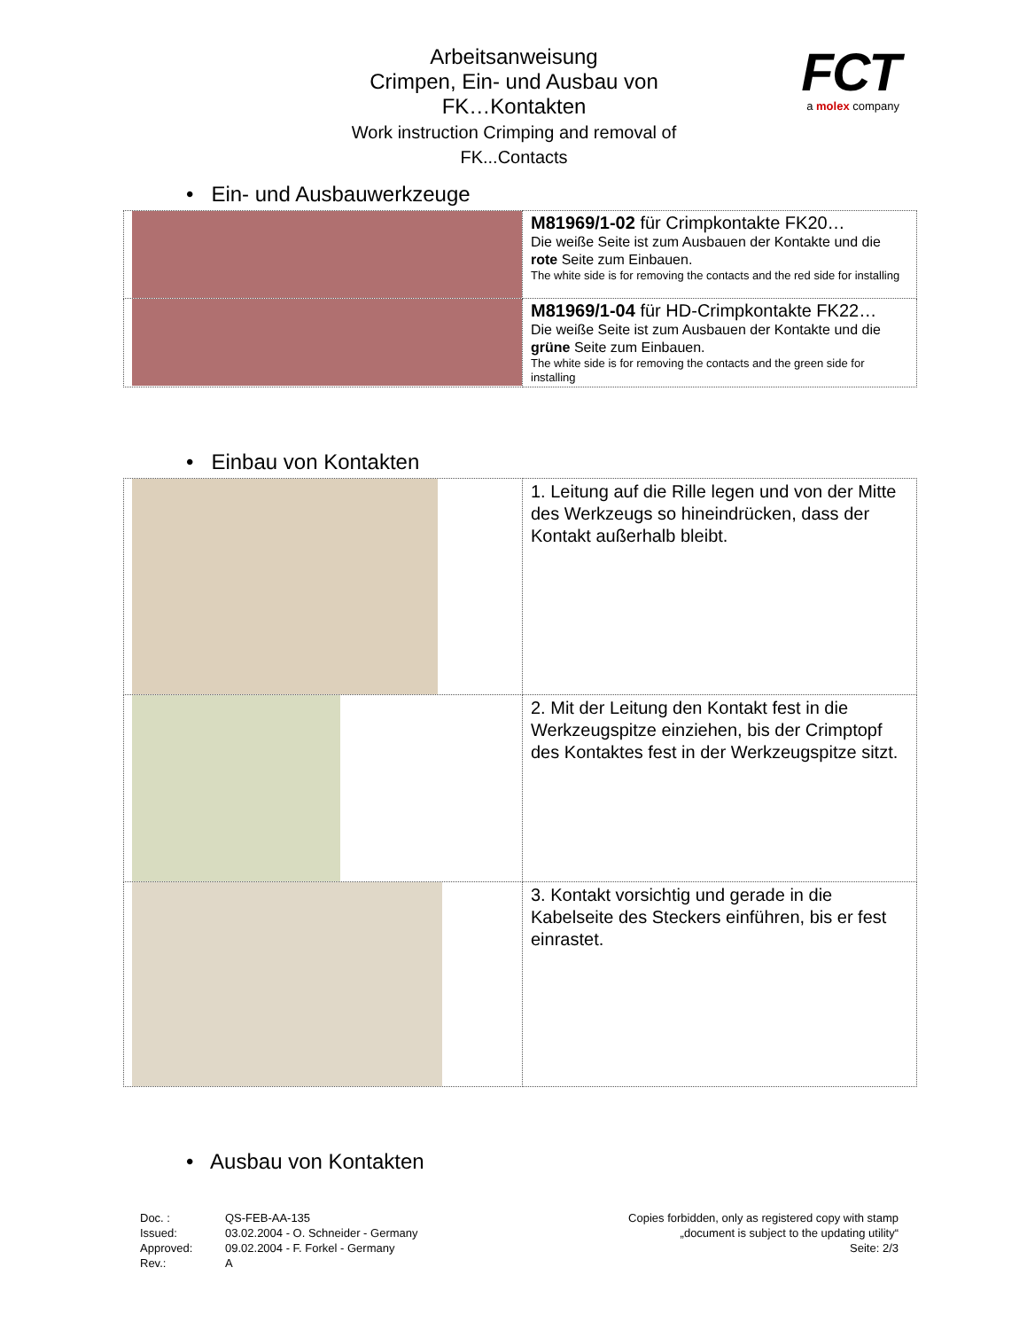Arbeitsanweisung
Crimpen, Ein- und Ausbau von
FK…Kontakten
Work instruction Crimping and removal of
FK...Contacts
FCT
a molex company
• Ein- und Ausbauwerkzeuge
| | M81969/1-02 für Crimpkontakte FK20… Die weiße Seite ist zum Ausbauen der Kontakte und die rote Seite zum Einbauen. The white side is for removing the contacts and the red side for installing |
| | M81969/1-04 für HD-Crimpkontakte FK22… Die weiße Seite ist zum Ausbauen der Kontakte und die grüne Seite zum Einbauen. The white side is for removing the contacts and the green side for installing |
• Einbau von Kontakten
| | 1. Leitung auf die Rille legen und von der Mitte des Werkzeugs so hineindrücken, dass der Kontakt außerhalb bleibt. |
| | 2. Mit der Leitung den Kontakt fest in die Werkzeugspitze einziehen, bis der Crimptopf des Kontaktes fest in der Werkzeugspitze sitzt. |
| | 3. Kontakt vorsichtig und gerade in die Kabelseite des Steckers einführen, bis er fest einrastet. |
• Ausbau von Kontakten
Doc. : QS-FEB-AA-135 Issued: 03.02.2004 - O. Schneider - Germany Approved: 09.02.2004 - F. Forkel - Germany Rev.: A
Copies forbidden, only as registered copy with stamp
„document is subject to the updating utility“
Seite: 2/3